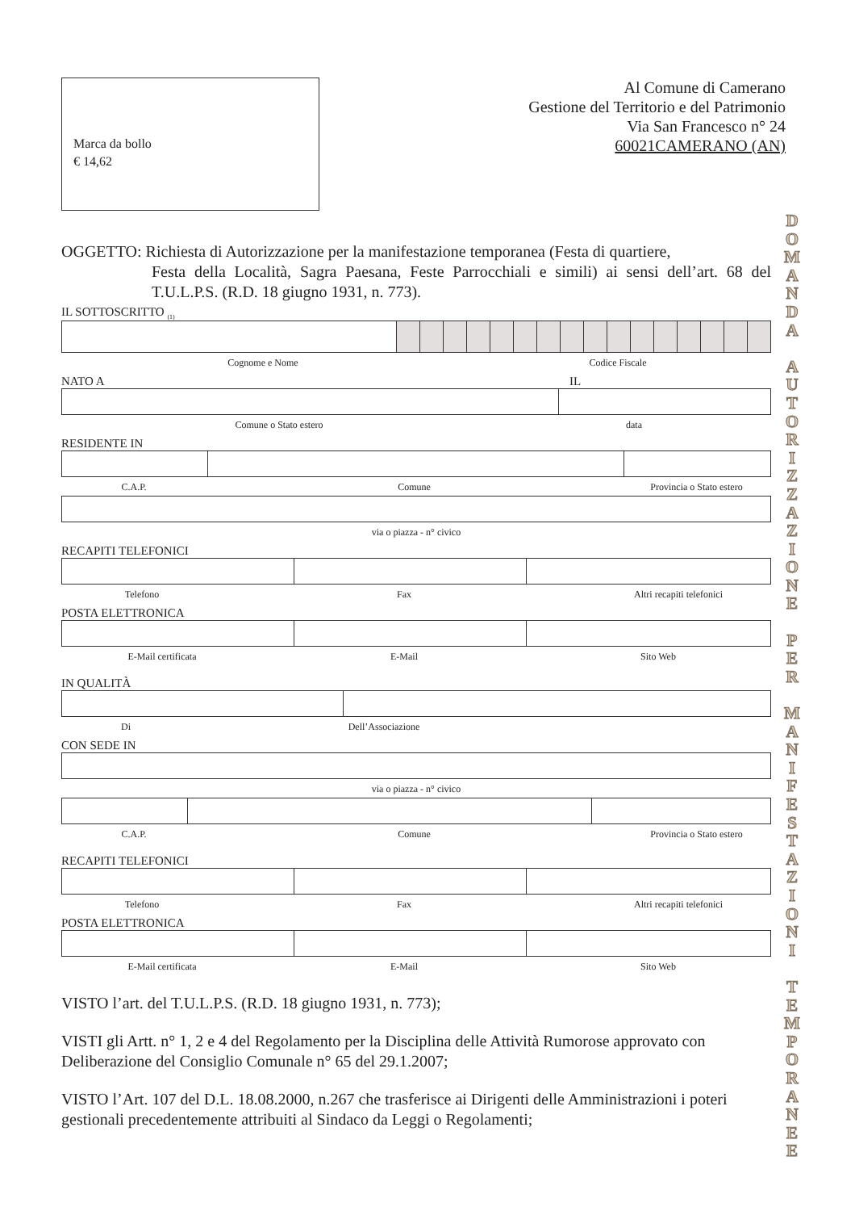Marca da bollo
€ 14,62
Al Comune di Camerano
Gestione del Territorio e del Patrimonio
Via San Francesco n° 24
60021CAMERANO (AN)
OGGETTO: Richiesta di Autorizzazione per la manifestazione temporanea (Festa di quartiere,
Festa della Località, Sagra Paesana, Feste Parrocchiali e simili) ai sensi dell’art. 68 del T.U.L.P.S. (R.D. 18 giugno 1931, n. 773).
IL SOTTOSCRITTO <sub>(1)</sub>
Cognome e Nome Codice Fiscale
NATO A IL
Comune o Stato estero data
RESIDENTE IN
C.A.P. Comune Provincia o Stato estero
via o piazza - n° civico
RECAPITI TELEFONICI
Telefono Fax Altri recapiti telefonici
POSTA ELETTRONICA
E-Mail certificata E-Mail Sito Web
IN QUALITÀ
Di Dell’Associazione
CON SEDE IN
via o piazza - n° civico
C.A.P. Comune Provincia o Stato estero
RECAPITI TELEFONICI
Telefono Fax Altri recapiti telefonici
POSTA ELETTRONICA
E-Mail certificata E-Mail Sito Web
VISTO l’art. del T.U.L.P.S. (R.D. 18 giugno 1931, n. 773);
VISTI gli Artt. n° 1, 2 e 4 del Regolamento per la Disciplina delle Attività Rumorose approvato con Deliberazione del Consiglio Comunale n° 65 del 29.1.2007;
VISTO l’Art. 107 del D.L. 18.08.2000, n.267 che trasferisce ai Dirigenti delle Amministrazioni i poteri gestionali precedentemente attribuiti al Sindaco da Leggi o Regolamenti;
D
O
M
A
N
D
A
A
U
T
O
R
I
Z
Z
A
Z
I
O
N
E
P
E
R
M
A
N
I
F
E
S
T
A
Z
I
O
N
I
T
E
M
P
O
R
A
N
E
E